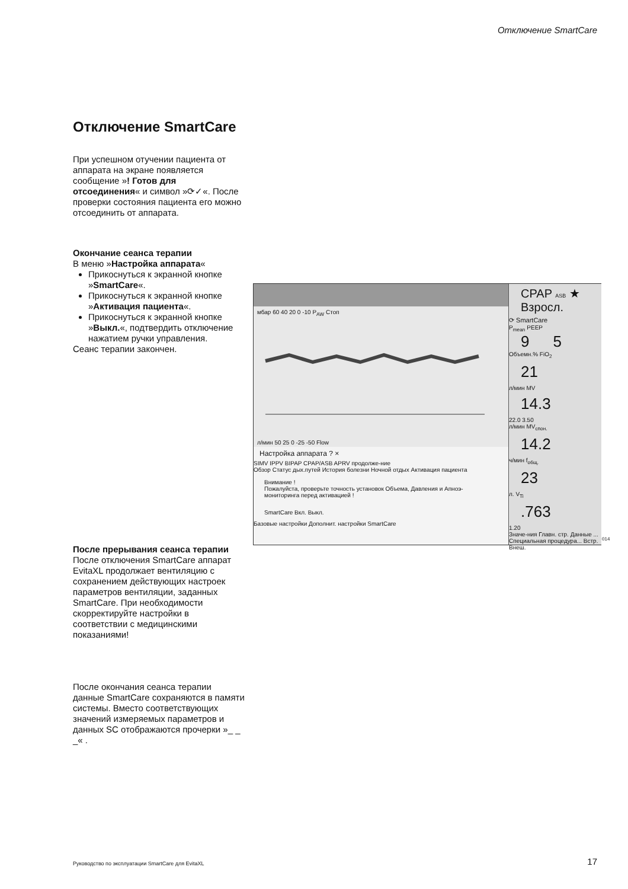Отключение SmartCare
Отключение SmartCare
При успешном отучении пациента от аппарата на экране появляется сообщение »! Готов для отсоединения« и символ »⟳✓«. После проверки состояния пациента его можно отсоединить от аппарата.
Окончание сеанса терапии
В меню »Настройка аппарата«
Прикоснуться к экранной кнопке »SmartCare«.
Прикоснуться к экранной кнопке »Активация пациента«.
Прикоснуться к экранной кнопке »Выкл.«, подтвердить отключение нажатием ручки управления.
Сеанс терапии закончен.
После прерывания сеанса терапии
После отключения SmartCare аппарат EvitaXL продолжает вентиляцию с сохранением действующих настроек параметров вентиляции, заданных SmartCare. При необходимости скорректируйте настройки в соответствии с медицинскими показаниями!
После окончания сеанса терапии данные SmartCare сохраняются в памяти системы. Вместо соответствующих значений измеряемых параметров и данных SC отображаются прочерки »_ _ _« .
мбар 60 40 20 0 -10 P<sub>AW</sub> Стоп
л/мин 50 25 0 -25 -50 Flow
Настройка аппарата ? ×
SIMV IPPV BIPAP CPAP/ASB APRV продолже-ние
Обзор Статус дых.путей История болезни Ночной отдых Активация пациента
Внимание !
Пожалуйста, проверьте точность установок Объема, Давления и Апноэ-мониторинга перед активацией !
SmartCare Вкл. Выкл.
Базовые настройки Дополнит. настройки SmartCare
CPAP ASB ★ Взросл.
⟳ SmartCare
P<sub>mean</sub> PEEP 9 5
Объемн.% FiO<sub>2</sub>
21
л/мин MV
14.3
22.0 3.50
л/мин MV<sub>спон.</sub>
14.2
ч/мин f<sub>общ.</sub>
23
л. V<sub>Ti</sub>
.763
1.20
Значе-ния Главн. стр. Данные ... Специальная процедура... Встр. Внеш.
014
Руководство по эксплуатации SmartCare для EvitaXL
17